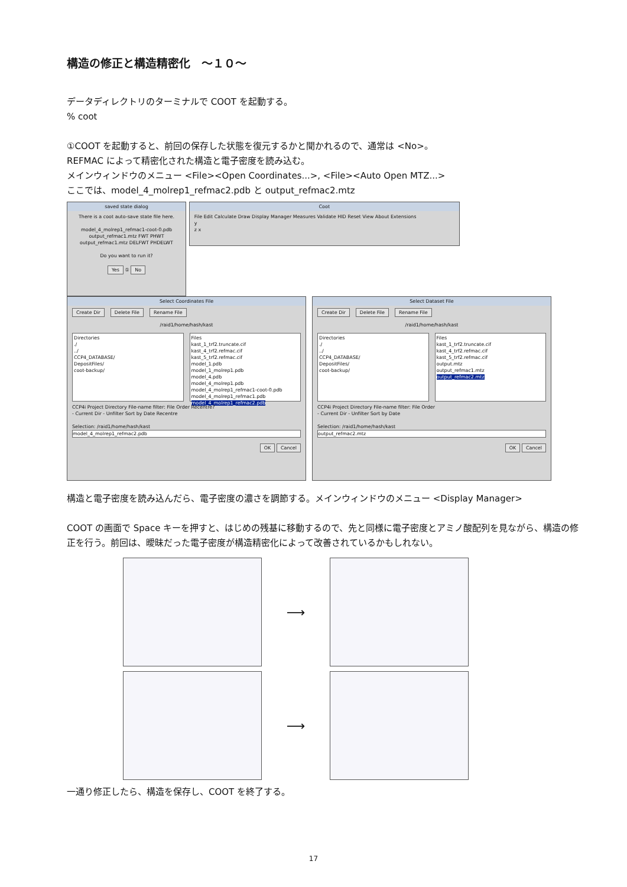構造の修正と構造精密化　～１０～
データディレクトリのターミナルで COOT を起動する。
% coot
①COOT を起動すると、前回の保存した状態を復元するかと聞かれるので、通常は <No>。
REFMAC によって精密化された構造と電子密度を読み込む。
メインウィンドウのメニュー <File><Open Coordinates...>, <File><Auto Open MTZ...>
ここでは、model_4_molrep1_refmac2.pdb と output_refmac2.mtz
saved state dialog
There is a coot auto-save state file here.
model_4_molrep1_refmac1-coot-0.pdb
output_refmac1.mtz FWT PHWT
output_refmac1.mtz DELFWT PHDELWT
Do you want to run it?
Yes ① No
Coot
File Edit Calculate Draw Display Manager Measures Validate HID Reset View About Extensions
y
z x
Select Coordinates File
Create Dir Delete File Rename File
/raid1/home/hash/kast
Directories
./
../
CCP4_DATABASE/
DepositFiles/
coot-backup/
Files
kast_1_trf2.truncate.cif
kast_4_trf2.refmac.cif
kast_5_trf2.refmac.cif
model_1.pdb
model_1_molrep1.pdb
model_4.pdb
model_4_molrep1.pdb
model_4_molrep1_refmac1-coot-0.pdb
model_4_molrep1_refmac1.pdb
model_4_molrep1_refmac2.pdb
CCP4i Project Directory File-name filter: File Order Recentre?
- Current Dir - Unfilter Sort by Date Recentre
Selection: /raid1/home/hash/kast
model_4_molrep1_refmac2.pdb
OK Cancel
Select Dataset File
Create Dir Delete File Rename File
/raid1/home/hash/kast
Directories
./
../
CCP4_DATABASE/
DepositFiles/
coot-backup/
Files
kast_1_trf2.truncate.cif
kast_4_trf2.refmac.cif
kast_5_trf2.refmac.cif
output.mtz
output_refmac1.mtz
output_refmac2.mtz
CCP4i Project Directory File-name filter: File Order
- Current Dir - Unfilter Sort by Date
Selection: /raid1/home/hash/kast
output_refmac2.mtz
OK Cancel
構造と電子密度を読み込んだら、電子密度の濃さを調節する。メインウィンドウのメニュー <Display Manager>
COOT の画面で Space キーを押すと、はじめの残基に移動するので、先と同様に電子密度とアミノ酸配列を見ながら、構造の修正を行う。前回は、曖昧だった電子密度が構造精密化によって改善されているかもしれない。
⟶
⟶
一通り修正したら、構造を保存し、COOT を終了する。
17